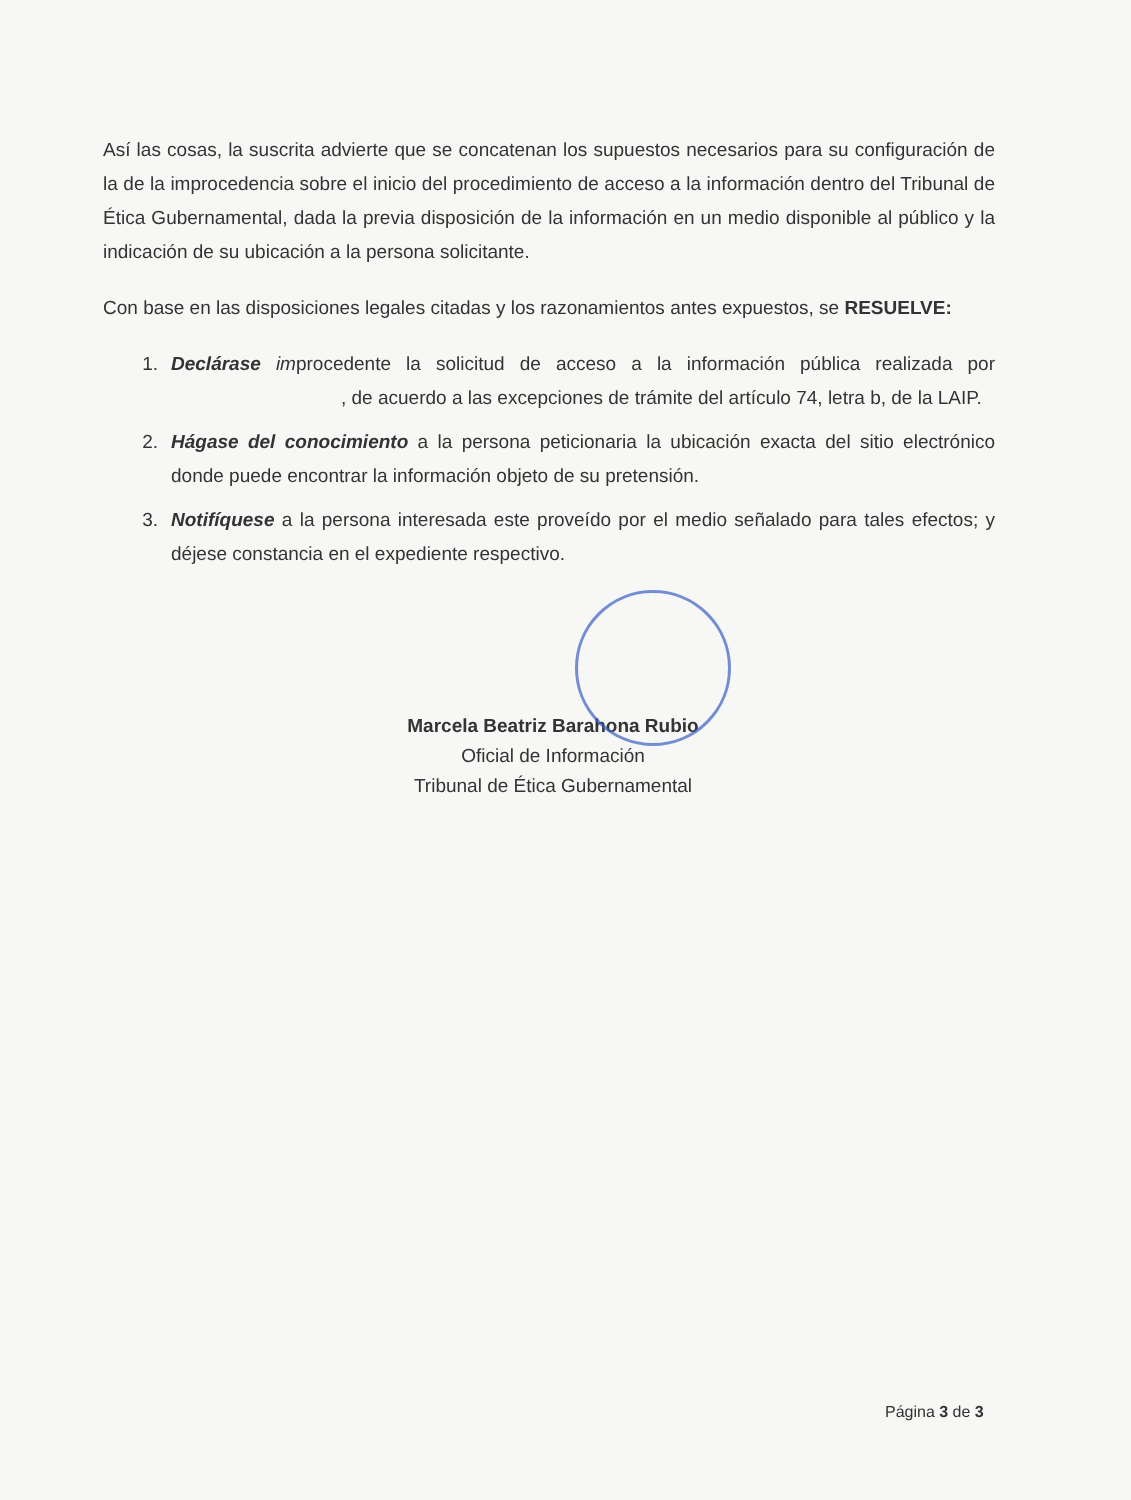Así las cosas, la suscrita advierte que se concatenan los supuestos necesarios para su configuración de la de la improcedencia sobre el inicio del procedimiento de acceso a la información dentro del Tribunal de Ética Gubernamental, dada la previa disposición de la información en un medio disponible al público y la indicación de su ubicación a la persona solicitante.
Con base en las disposiciones legales citadas y los razonamientos antes expuestos, se RESUELVE:
1. Declárase improcedente la solicitud de acceso a la información pública realizada por , de acuerdo a las excepciones de trámite del artículo 74, letra b, de la LAIP.
2. Hágase del conocimiento a la persona peticionaria la ubicación exacta del sitio electrónico donde puede encontrar la información objeto de su pretensión.
3. Notifíquese a la persona interesada este proveído por el medio señalado para tales efectos; y déjese constancia en el expediente respectivo.
Marcela Beatriz Barahona Rubio
Oficial de Información
Tribunal de Ética Gubernamental
Página 3 de 3